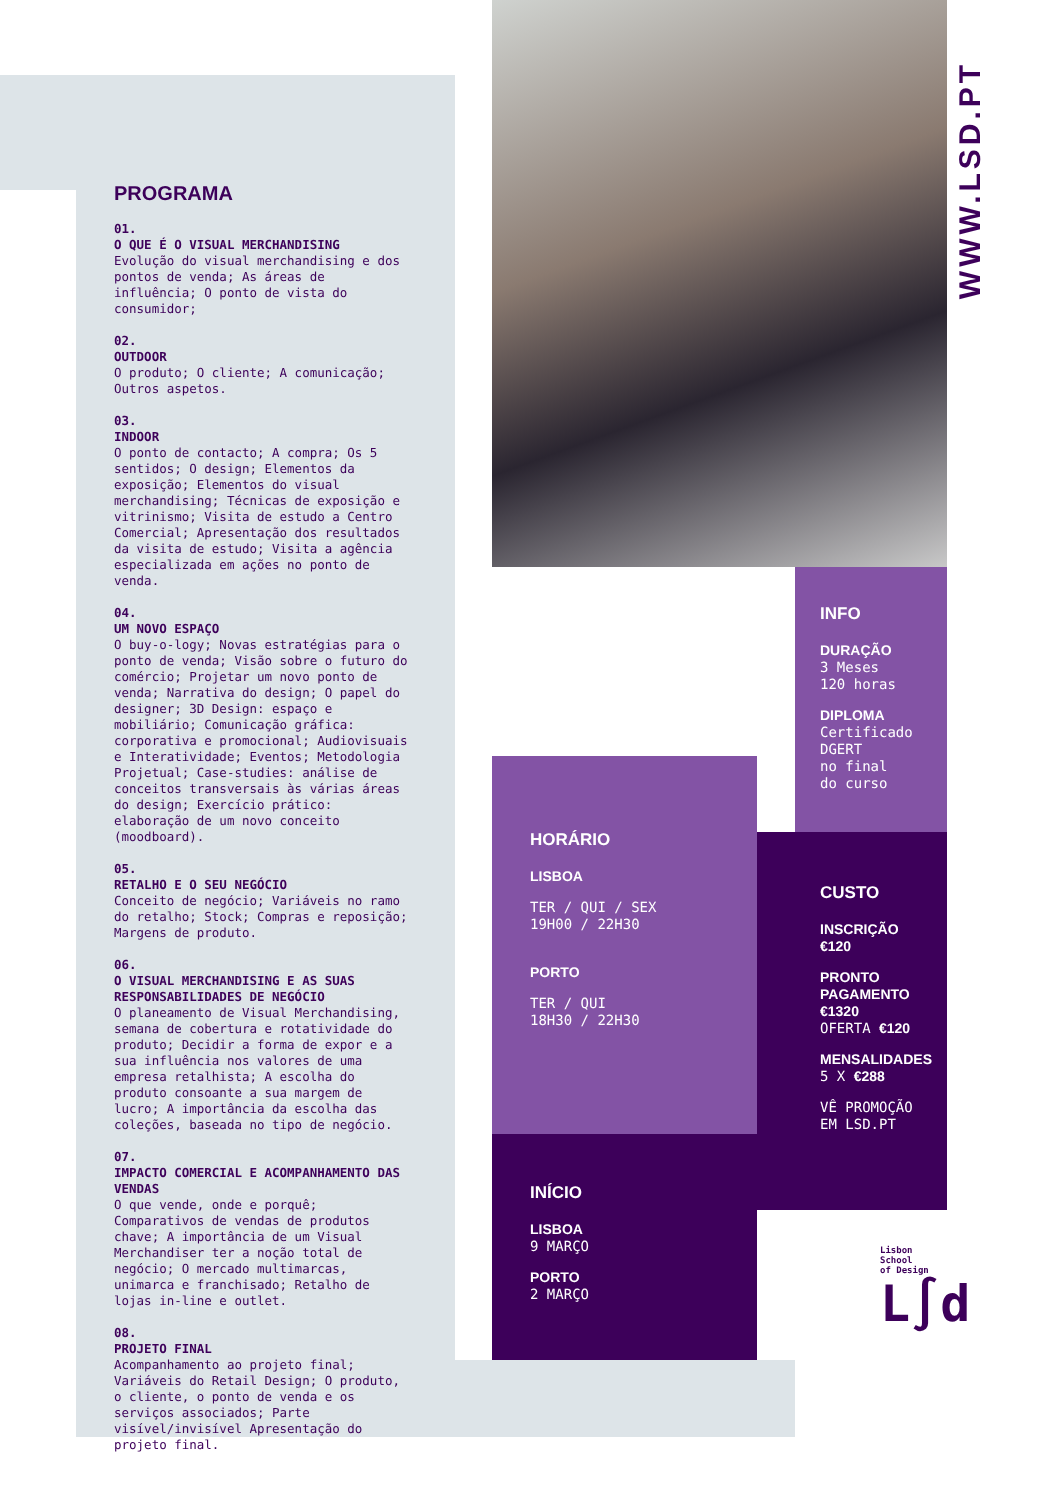WWW.LSD.PT
PROGRAMA
01.
O QUE É O VISUAL MERCHANDISING
Evolução do visual merchandising e dos pontos de venda; As áreas de influência; O ponto de vista do consumidor;
02.
OUTDOOR
O produto; O cliente; A comunicação; Outros aspetos.
03.
INDOOR
O ponto de contacto; A compra; Os 5 sentidos; O design; Elementos da exposição; Elementos do visual merchandising; Técnicas de exposição e vitrinismo; Visita de estudo a Centro Comercial; Apresentação dos resultados da visita de estudo; Visita a agência especializada em ações no ponto de venda.
04.
UM NOVO ESPAÇO
O buy-o-logy; Novas estratégias para o ponto de venda; Visão sobre o futuro do comércio; Projetar um novo ponto de venda; Narrativa do design; O papel do designer; 3D Design: espaço e mobiliário; Comunicação gráfica: corporativa e promocional; Audiovisuais e Interatividade; Eventos; Metodologia Projetual; Case-studies: análise de conceitos transversais às várias áreas do design; Exercício prático: elaboração de um novo conceito (moodboard).
05.
RETALHO E O SEU NEGÓCIO
Conceito de negócio; Variáveis no ramo do retalho; Stock; Compras e reposição; Margens de produto.
06.
O VISUAL MERCHANDISING E AS SUAS RESPONSABILIDADES DE NEGÓCIO
O planeamento de Visual Merchandising, semana de cobertura e rotatividade do produto; Decidir a forma de expor e a sua influência nos valores de uma empresa retalhista; A escolha do produto consoante a sua margem de lucro; A importância da escolha das coleções, baseada no tipo de negócio.
07.
IMPACTO COMERCIAL E ACOMPANHAMENTO DAS VENDAS
O que vende, onde e porquê; Comparativos de vendas de produtos chave; A importância de um Visual Merchandiser ter a noção total de negócio; O mercado multimarcas, unimarca e franchisado; Retalho de lojas in-line e outlet.
08.
PROJETO FINAL
Acompanhamento ao projeto final; Variáveis do Retail Design; O produto, o cliente, o ponto de venda e os serviços associados; Parte visível/invisível Apresentação do projeto final.
INFO
DURAÇÃO
3 Meses
120 horas
DIPLOMA
Certificado
DGERT
no final
do curso
CUSTO
INSCRIÇÃO
€120
PRONTO
PAGAMENTO
€1320
OFERTA €120
MENSALIDADES
5 X €288
VÊ PROMOÇÃO
EM LSD.PT
HORÁRIO
LISBOA
TER / QUI / SEX
19H00 / 22H30
PORTO
TER / QUI
18H30 / 22H30
INÍCIO
LISBOA
9 MARÇO
PORTO
2 MARÇO
Lisbon
School
of Design
L∫d